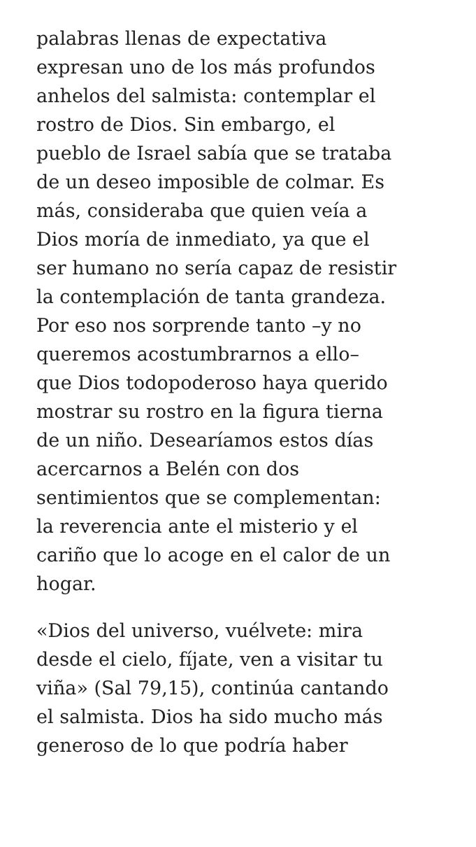palabras llenas de expectativa
expresan uno de los más profundos
anhelos del salmista: contemplar el
rostro de Dios. Sin embargo, el
pueblo de Israel sabía que se trataba
de un deseo imposible de colmar. Es
más, consideraba que quien veía a
Dios moría de inmediato, ya que el
ser humano no sería capaz de resistir
la contemplación de tanta grandeza.
Por eso nos sorprende tanto –y no
queremos acostumbrarnos a ello–
que Dios todopoderoso haya querido
mostrar su rostro en la figura tierna
de un niño. Desearíamos estos días
acercarnos a Belén con dos
sentimientos que se complementan:
la reverencia ante el misterio y el
cariño que lo acoge en el calor de un
hogar.
«Dios del universo, vuélvete: mira
desde el cielo, fíjate, ven a visitar tu
viña» (Sal 79,15), continúa cantando
el salmista. Dios ha sido mucho más
generoso de lo que podría haber